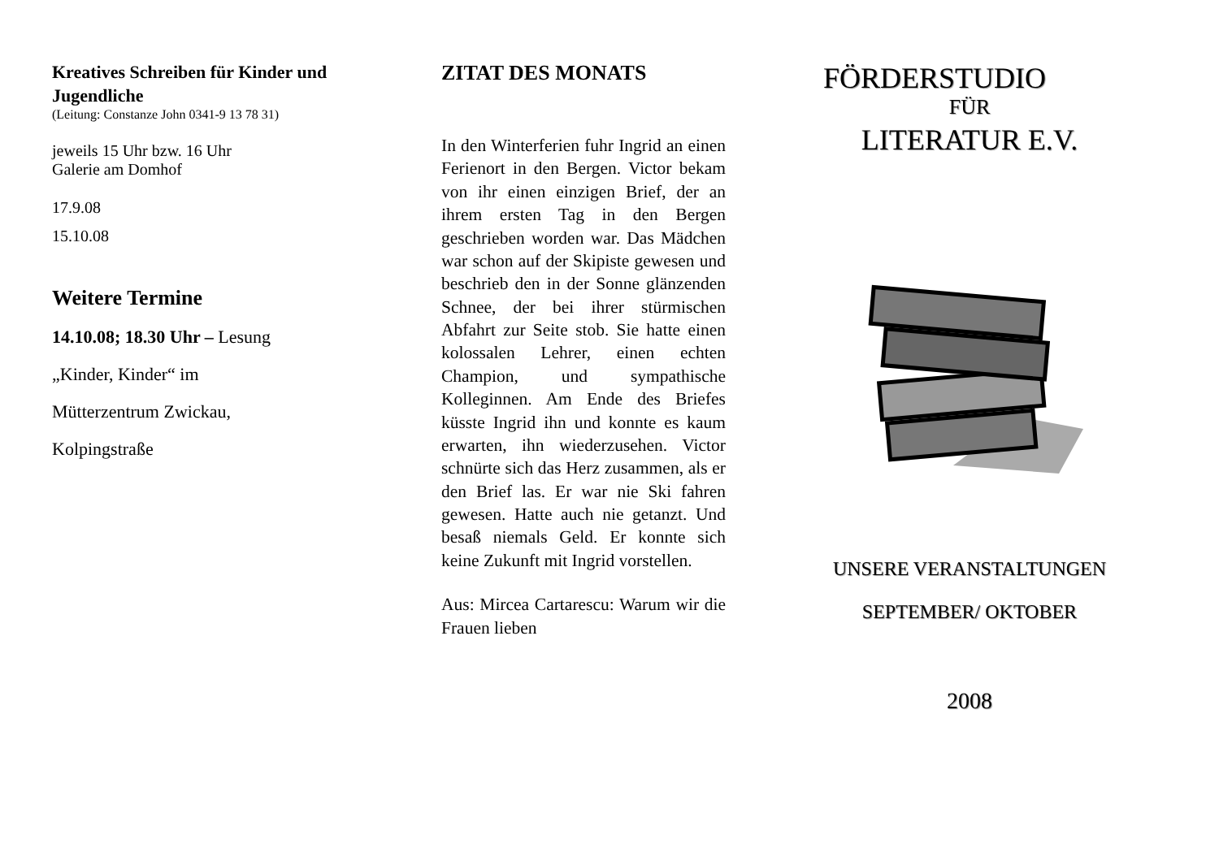Kreatives Schreiben für Kinder und Jugendliche
(Leitung: Constanze John 0341-9 13 78 31)
jeweils 15 Uhr bzw. 16 Uhr
Galerie am Domhof
17.9.08
15.10.08
Weitere Termine
14.10.08; 18.30 Uhr – Lesung
„Kinder, Kinder“ im
Mütterzentrum Zwickau,
Kolpingstraße
ZITAT DES MONATS
In den Winterferien fuhr Ingrid an einen Ferienort in den Bergen. Victor bekam von ihr einen einzigen Brief, der an ihrem ersten Tag in den Bergen geschrieben worden war. Das Mädchen war schon auf der Skipiste gewesen und beschrieb den in der Sonne glänzenden Schnee, der bei ihrer stürmischen Abfahrt zur Seite stob. Sie hatte einen kolossalen Lehrer, einen echten Champion, und sympathische Kolleginnen. Am Ende des Briefes küsste Ingrid ihn und konnte es kaum erwarten, ihn wiederzusehen. Victor schnürte sich das Herz zusammen, als er den Brief las. Er war nie Ski fahren gewesen. Hatte auch nie getanzt. Und besaß niemals Geld. Er konnte sich keine Zukunft mit Ingrid vorstellen.
Aus: Mircea Cartarescu: Warum wir die Frauen lieben
FÖRDERSTUDIO
FÜR
LITERATUR E.V.
UNSERE VERANSTALTUNGEN
SEPTEMBER/ OKTOBER
2008